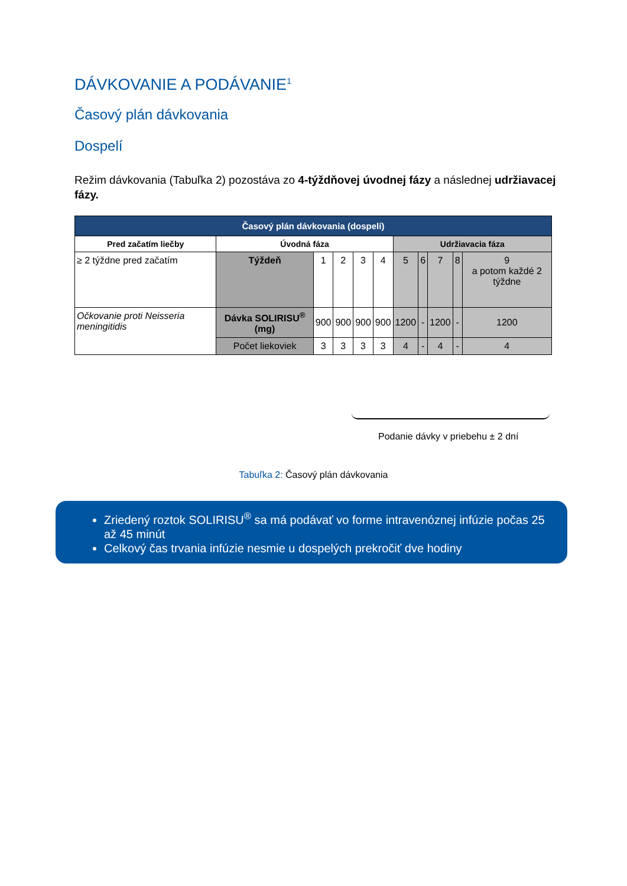DÁVKOVANIE A PODÁVANIE<sup>1</sup>
Časový plán dávkovania
Dospelí
Režim dávkovania (Tabuľka 2) pozostáva zo 4-týždňovej úvodnej fázy a následnej udržiavacej fázy.
| Časový plán dávkovania (dospelí) | | | | | | | | | | |
| --- | --- | --- | --- | --- | --- | --- | --- | --- | --- | --- |
| Pred začatím liečby | Úvodná fáza | | | | | Udržiavacia fáza | | | | |
| ≥ 2 týždne pred začatím | Týždeň | 1 | 2 | 3 | 4 | 5 | 6 | 7 | 8 | 9 a potom každé 2 týždne |
| Očkovanie proti Neisseria meningitidis | Dávka SOLIRISU<sup>®</sup> (mg) | 900 | 900 | 900 | 900 | 1200 | - | 1200 | - | 1200 |
| | Počet liekoviek | 3 | 3 | 3 | 3 | 4 | - | 4 | - | 4 |
Podanie dávky v priebehu ± 2 dní
Tabuľka 2: Časový plán dávkovania
Zriedený roztok SOLIRISU<sup>®</sup> sa má podávať vo forme intravenóznej infúzie počas 25 až 45 minút
Celkový čas trvania infúzie nesmie u dospelých prekročiť dve hodiny